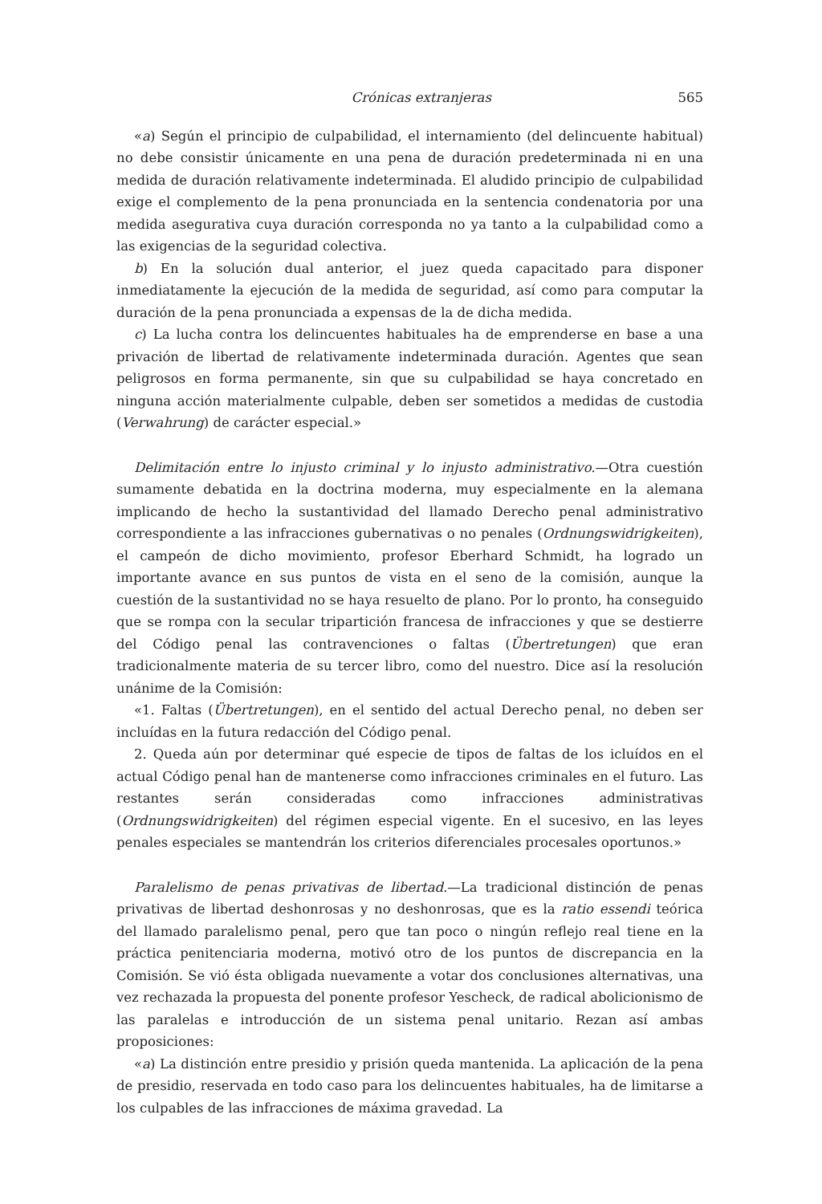Crónicas extranjeras 565
«a) Según el principio de culpabilidad, el internamiento (del delincuente habitual) no debe consistir únicamente en una pena de duración predeterminada ni en una medida de duración relativamente indeterminada. El aludido principio de culpabilidad exige el complemento de la pena pronunciada en la sentencia condenatoria por una medida asegurativa cuya duración corresponda no ya tanto a la culpabilidad como a las exigencias de la seguridad colectiva.
b) En la solución dual anterior, el juez queda capacitado para disponer inmediatamente la ejecución de la medida de seguridad, así como para computar la duración de la pena pronunciada a expensas de la de dicha medida.
c) La lucha contra los delincuentes habituales ha de emprenderse en base a una privación de libertad de relativamente indeterminada duración. Agentes que sean peligrosos en forma permanente, sin que su culpabilidad se haya concretado en ninguna acción materialmente culpable, deben ser sometidos a medidas de custodia (Verwahrung) de carácter especial.»
Delimitación entre lo injusto criminal y lo injusto administrativo.—Otra cuestión sumamente debatida en la doctrina moderna, muy especialmente en la alemana implicando de hecho la sustantividad del llamado Derecho penal administrativo correspondiente a las infracciones gubernativas o no penales (Ordnungswidrigkeiten), el campeón de dicho movimiento, profesor Eberhard Schmidt, ha logrado un importante avance en sus puntos de vista en el seno de la comisión, aunque la cuestión de la sustantividad no se haya resuelto de plano. Por lo pronto, ha conseguido que se rompa con la secular tripartición francesa de infracciones y que se destierre del Código penal las contravenciones o faltas (Übertretungen) que eran tradicionalmente materia de su tercer libro, como del nuestro. Dice así la resolución unánime de la Comisión:
«1. Faltas (Übertretungen), en el sentido del actual Derecho penal, no deben ser incluídas en la futura redacción del Código penal.
2. Queda aún por determinar qué especie de tipos de faltas de los icluídos en el actual Código penal han de mantenerse como infracciones criminales en el futuro. Las restantes serán consideradas como infracciones administrativas (Ordnungswidrigkeiten) del régimen especial vigente. En el sucesivo, en las leyes penales especiales se mantendrán los criterios diferenciales procesales oportunos.»
Paralelismo de penas privativas de libertad.—La tradicional distinción de penas privativas de libertad deshonrosas y no deshonrosas, que es la ratio essendi teórica del llamado paralelismo penal, pero que tan poco o ningún reflejo real tiene en la práctica penitenciaria moderna, motivó otro de los puntos de discrepancia en la Comisión. Se vió ésta obligada nuevamente a votar dos conclusiones alternativas, una vez rechazada la propuesta del ponente profesor Yescheck, de radical abolicionismo de las paralelas e introducción de un sistema penal unitario. Rezan así ambas proposiciones:
«a) La distinción entre presidio y prisión queda mantenida. La aplicación de la pena de presidio, reservada en todo caso para los delincuentes habituales, ha de limitarse a los culpables de las infracciones de máxima gravedad. La